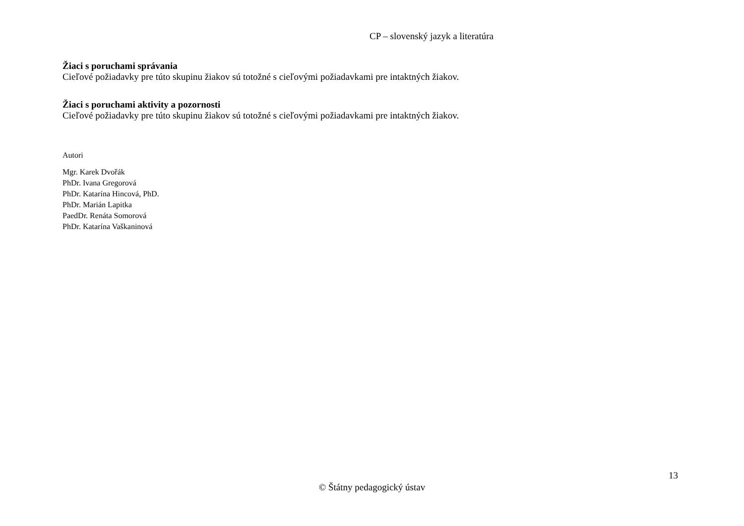CP – slovenský jazyk a literatúra
Žiaci s poruchami správania
Cieľové požiadavky pre túto skupinu žiakov sú totožné s cieľovými požiadavkami pre intaktných žiakov.
Žiaci s poruchami aktivity a pozornosti
Cieľové požiadavky pre túto skupinu žiakov sú totožné s cieľovými požiadavkami pre intaktných žiakov.
Autori
Mgr. Karek Dvořák
PhDr. Ivana Gregorová
PhDr. Katarína Hincová, PhD.
PhDr. Marián Lapitka
PaedDr. Renáta Somorová
PhDr. Katarína Vaškaninová
13
© Štátny pedagogický ústav